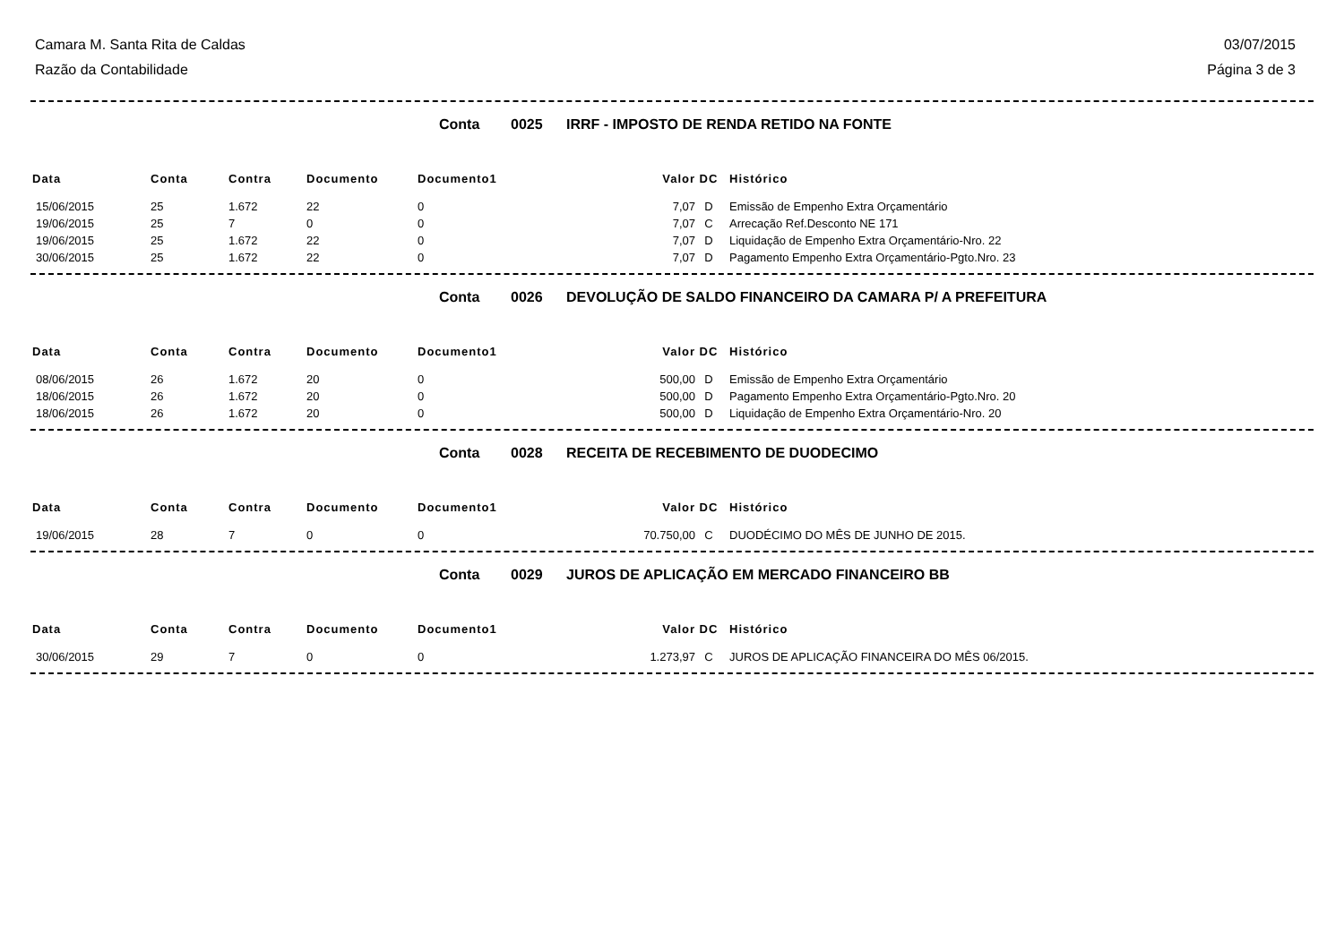Camara M. Santa Rita de Caldas 03/07/2015
Razão da Contabilidade Página 3 de 3
Conta 0025 IRRF - IMPOSTO DE RENDA RETIDO NA FONTE
| Data | Conta | Contra | Documento | Documento1 | Valor | DC | Histórico |
| --- | --- | --- | --- | --- | --- | --- | --- |
| 15/06/2015 | 25 | 1.672 | 22 | 0 | 7,07 | D | Emissão de Empenho Extra Orçamentário |
| 19/06/2015 | 25 | 7 | 0 | 0 | 7,07 | C | Arrecação Ref.Desconto NE 171 |
| 19/06/2015 | 25 | 1.672 | 22 | 0 | 7,07 | D | Liquidação de Empenho Extra Orçamentário-Nro. 22 |
| 30/06/2015 | 25 | 1.672 | 22 | 0 | 7,07 | D | Pagamento Empenho Extra Orçamentário-Pgto.Nro. 23 |
Conta 0026 DEVOLUÇÃO DE SALDO FINANCEIRO DA CAMARA P/ A PREFEITURA
| Data | Conta | Contra | Documento | Documento1 | Valor | DC | Histórico |
| --- | --- | --- | --- | --- | --- | --- | --- |
| 08/06/2015 | 26 | 1.672 | 20 | 0 | 500,00 | D | Emissão de Empenho Extra Orçamentário |
| 18/06/2015 | 26 | 1.672 | 20 | 0 | 500,00 | D | Pagamento Empenho Extra Orçamentário-Pgto.Nro. 20 |
| 18/06/2015 | 26 | 1.672 | 20 | 0 | 500,00 | D | Liquidação de Empenho Extra Orçamentário-Nro. 20 |
Conta 0028 RECEITA DE RECEBIMENTO DE DUODECIMO
| Data | Conta | Contra | Documento | Documento1 | Valor | DC | Histórico |
| --- | --- | --- | --- | --- | --- | --- | --- |
| 19/06/2015 | 28 | 7 | 0 | 0 | 70.750,00 | C | DUODÉCIMO DO MÊS DE JUNHO DE 2015. |
Conta 0029 JUROS DE APLICAÇÃO EM MERCADO FINANCEIRO BB
| Data | Conta | Contra | Documento | Documento1 | Valor | DC | Histórico |
| --- | --- | --- | --- | --- | --- | --- | --- |
| 30/06/2015 | 29 | 7 | 0 | 0 | 1.273,97 | C | JUROS DE APLICAÇÃO FINANCEIRA DO MÊS 06/2015. |